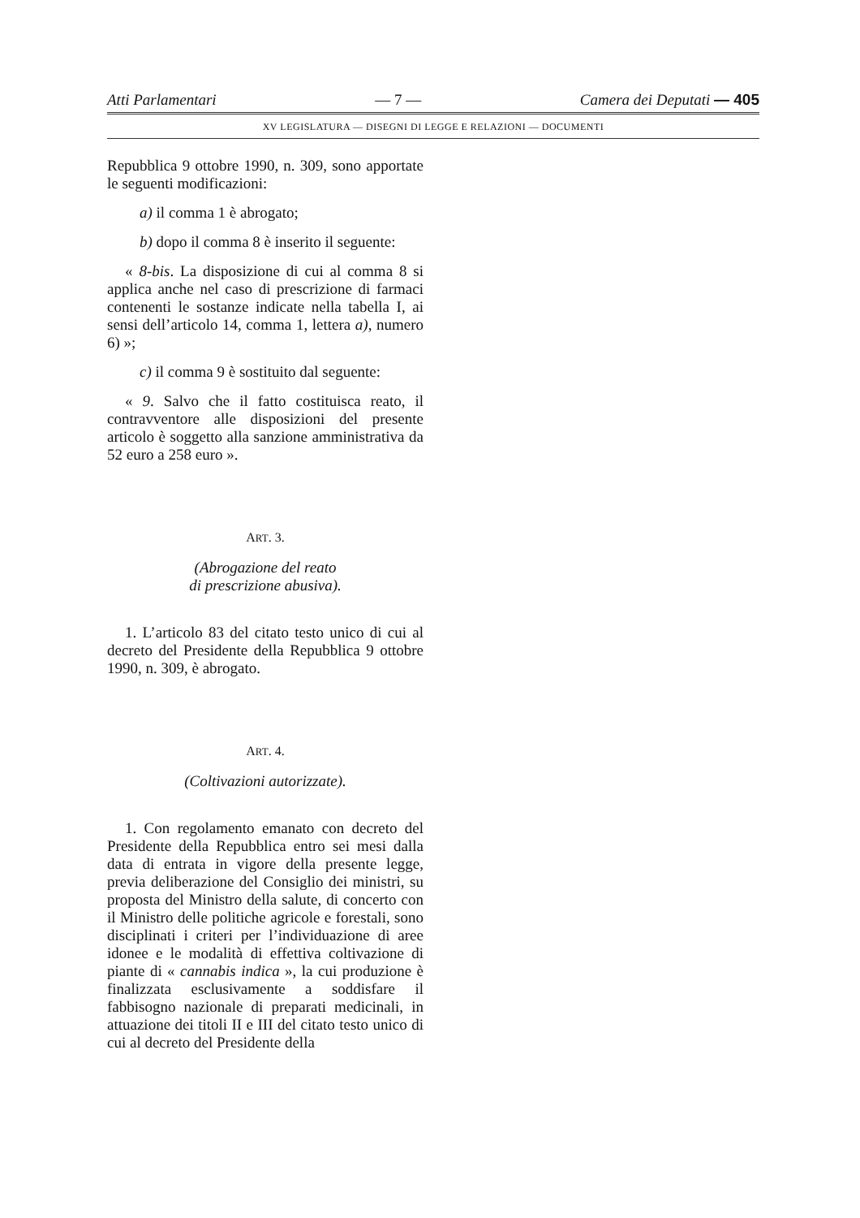Atti Parlamentari — 7 — Camera dei Deputati — 405
XV LEGISLATURA — DISEGNI DI LEGGE E RELAZIONI — DOCUMENTI
Repubblica 9 ottobre 1990, n. 309, sono apportate le seguenti modificazioni:
a) il comma 1 è abrogato;
b) dopo il comma 8 è inserito il seguente:
« 8-bis. La disposizione di cui al comma 8 si applica anche nel caso di prescrizione di farmaci contenenti le sostanze indicate nella tabella I, ai sensi dell’articolo 14, comma 1, lettera a), numero 6) »;
c) il comma 9 è sostituito dal seguente:
« 9. Salvo che il fatto costituisca reato, il contravventore alle disposizioni del presente articolo è soggetto alla sanzione amministrativa da 52 euro a 258 euro ».
ART. 3.
(Abrogazione del reato
di prescrizione abusiva).
1. L’articolo 83 del citato testo unico di cui al decreto del Presidente della Repubblica 9 ottobre 1990, n. 309, è abrogato.
ART. 4.
(Coltivazioni autorizzate).
1. Con regolamento emanato con decreto del Presidente della Repubblica entro sei mesi dalla data di entrata in vigore della presente legge, previa deliberazione del Consiglio dei ministri, su proposta del Ministro della salute, di concerto con il Ministro delle politiche agricole e forestali, sono disciplinati i criteri per l’individuazione di aree idonee e le modalità di effettiva coltivazione di piante di « cannabis indica », la cui produzione è finalizzata esclusivamente a soddisfare il fabbisogno nazionale di preparati medicinali, in attuazione dei titoli II e III del citato testo unico di cui al decreto del Presidente della